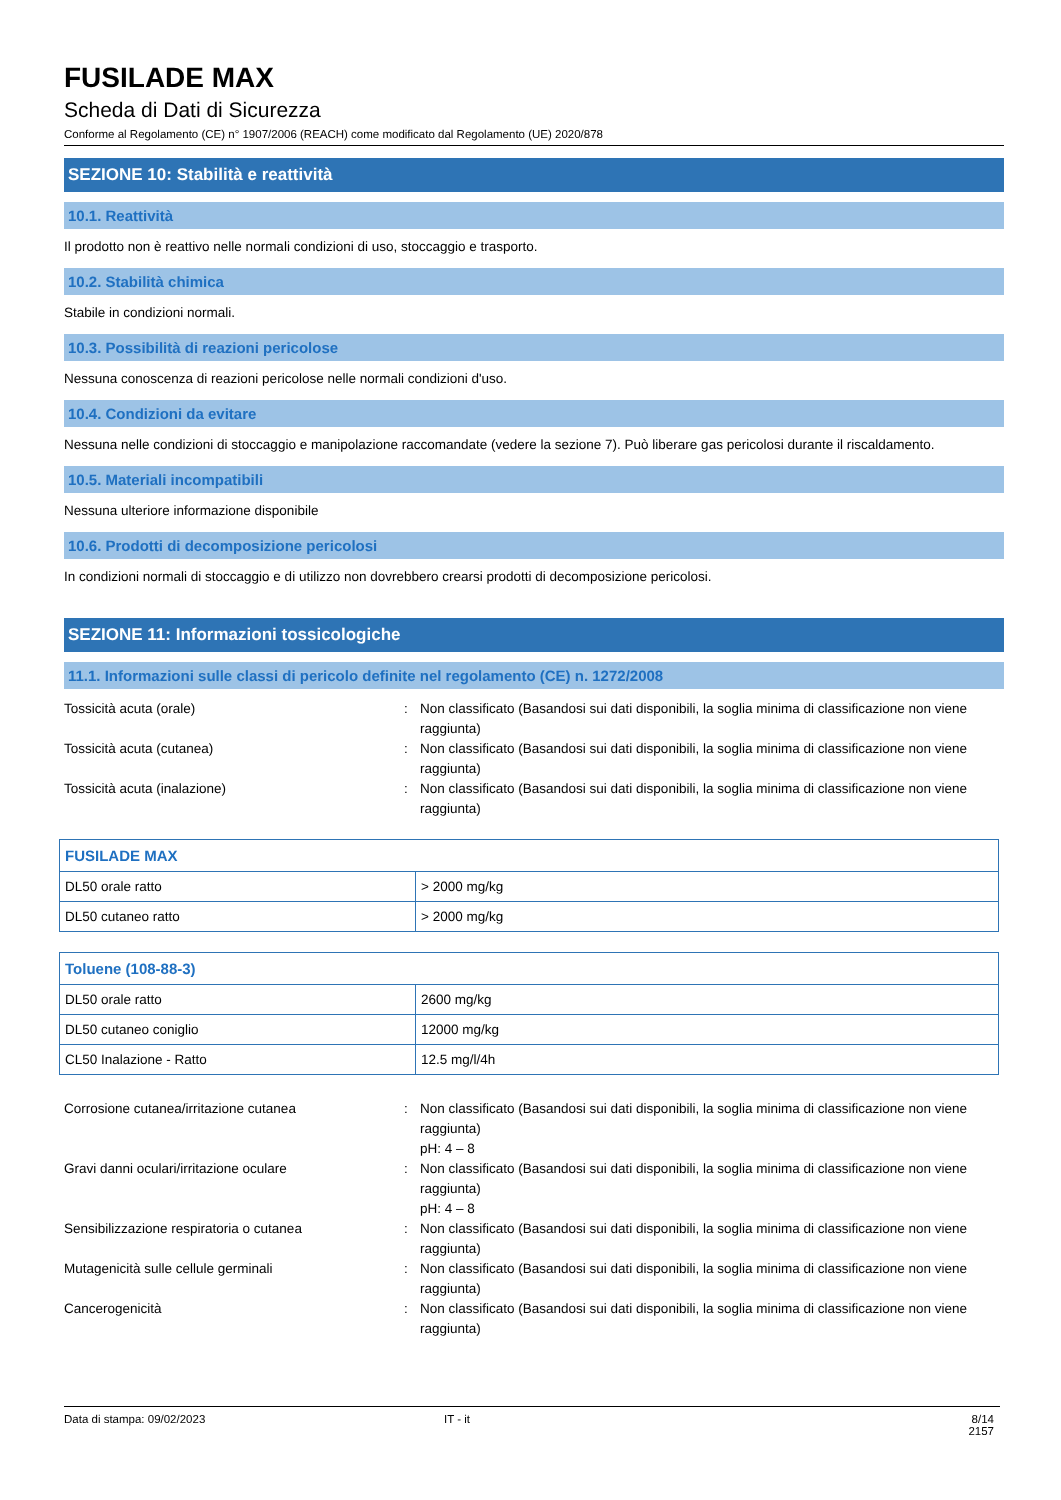FUSILADE MAX
Scheda di Dati di Sicurezza
Conforme al Regolamento (CE) n° 1907/2006 (REACH) come modificato dal Regolamento (UE) 2020/878
SEZIONE 10: Stabilità e reattività
10.1. Reattività
Il prodotto non è reattivo nelle normali condizioni di uso, stoccaggio e trasporto.
10.2. Stabilità chimica
Stabile in condizioni normali.
10.3. Possibilità di reazioni pericolose
Nessuna conoscenza di reazioni pericolose nelle normali condizioni d'uso.
10.4. Condizioni da evitare
Nessuna nelle condizioni di stoccaggio e manipolazione raccomandate (vedere la sezione 7). Può liberare gas pericolosi durante il riscaldamento.
10.5. Materiali incompatibili
Nessuna ulteriore informazione disponibile
10.6. Prodotti di decomposizione pericolosi
In condizioni normali di stoccaggio e di utilizzo non dovrebbero crearsi prodotti di decomposizione pericolosi.
SEZIONE 11: Informazioni tossicologiche
11.1. Informazioni sulle classi di pericolo definite nel regolamento (CE) n. 1272/2008
Tossicità acuta (orale) : Non classificato (Basandosi sui dati disponibili, la soglia minima di classificazione non viene raggiunta)
Tossicità acuta (cutanea) : Non classificato (Basandosi sui dati disponibili, la soglia minima di classificazione non viene raggiunta)
Tossicità acuta (inalazione) : Non classificato (Basandosi sui dati disponibili, la soglia minima di classificazione non viene raggiunta)
| FUSILADE MAX | |
| --- | --- |
| DL50 orale ratto | > 2000 mg/kg |
| DL50 cutaneo ratto | > 2000 mg/kg |
| Toluene (108-88-3) | |
| --- | --- |
| DL50 orale ratto | 2600 mg/kg |
| DL50 cutaneo coniglio | 12000 mg/kg |
| CL50 Inalazione - Ratto | 12.5 mg/l/4h |
Corrosione cutanea/irritazione cutanea : Non classificato (Basandosi sui dati disponibili, la soglia minima di classificazione non viene raggiunta)
pH: 4 – 8
Gravi danni oculari/irritazione oculare : Non classificato (Basandosi sui dati disponibili, la soglia minima di classificazione non viene raggiunta)
pH: 4 – 8
Sensibilizzazione respiratoria o cutanea : Non classificato (Basandosi sui dati disponibili, la soglia minima di classificazione non viene raggiunta)
Mutagenicità sulle cellule germinali : Non classificato (Basandosi sui dati disponibili, la soglia minima di classificazione non viene raggiunta)
Cancerogenicità : Non classificato (Basandosi sui dati disponibili, la soglia minima di classificazione non viene raggiunta)
Data di stampa: 09/02/2023 IT - it 8/14
2157